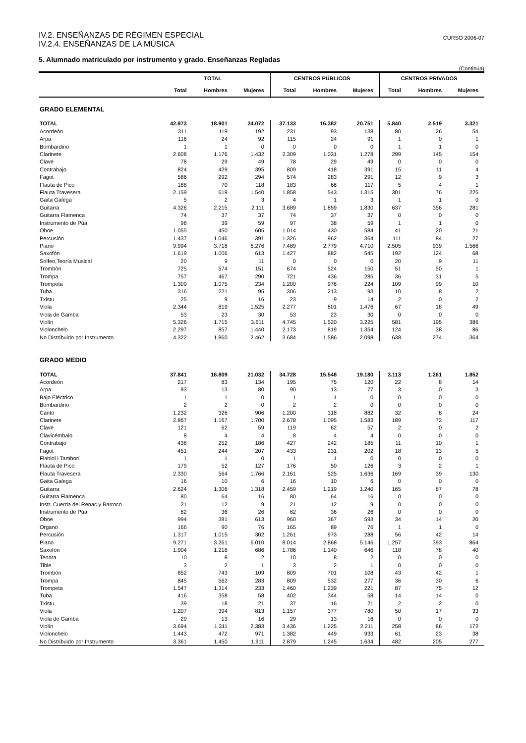IV.2. ENSEÑANZAS DE RÉGIMEN ESPECIAL
IV.2.4. ENSEÑANZAS DE LA MÚSICA
CURSO 2006-07
5. Alumnado matriculado por instrumento y grado. Enseñanzas Regladas
(Continúa)
| | TOTAL | | | CENTROS PÚBLICOS | | | CENTROS PRIVADOS | | |
| --- | --- | --- | --- | --- | --- | --- | --- | --- | --- |
| | Total | Hombres | Mujeres | Total | Hombres | Mujeres | Total | Hombres | Mujeres |
| GRADO ELEMENTAL | | | | | | | | | |
| TOTAL | 42.973 | 18.901 | 24.072 | 37.133 | 16.382 | 20.751 | 5.840 | 2.519 | 3.321 |
| Acordeón | 311 | 119 | 192 | 231 | 93 | 138 | 80 | 26 | 54 |
| Arpa | 116 | 24 | 92 | 115 | 24 | 91 | 1 | 0 | 1 |
| Bombardino | 1 | 1 | 0 | 0 | 0 | 0 | 1 | 1 | 0 |
| Clarinete | 2.608 | 1.176 | 1.432 | 2.309 | 1.031 | 1.278 | 299 | 145 | 154 |
| Clave | 78 | 29 | 49 | 78 | 29 | 49 | 0 | 0 | 0 |
| Contrabajo | 824 | 429 | 395 | 809 | 418 | 391 | 15 | 11 | 4 |
| Fagot | 586 | 292 | 294 | 574 | 283 | 291 | 12 | 9 | 3 |
| Flauta de Pico | 188 | 70 | 118 | 183 | 66 | 117 | 5 | 4 | 1 |
| Flauta Travesera | 2.159 | 619 | 1.540 | 1.858 | 543 | 1.315 | 301 | 76 | 225 |
| Gaita Galega | 5 | 2 | 3 | 4 | 1 | 3 | 1 | 1 | 0 |
| Guitarra | 4.326 | 2.215 | 2.111 | 3.689 | 1.859 | 1.830 | 637 | 356 | 281 |
| Guitarra Flamenca | 74 | 37 | 37 | 74 | 37 | 37 | 0 | 0 | 0 |
| Instrumento de Púa | 98 | 39 | 59 | 97 | 38 | 59 | 1 | 1 | 0 |
| Oboe | 1.055 | 450 | 605 | 1.014 | 430 | 584 | 41 | 20 | 21 |
| Percusión | 1.437 | 1.046 | 391 | 1.326 | 962 | 364 | 111 | 84 | 27 |
| Piano | 9.994 | 3.718 | 6.276 | 7.489 | 2.779 | 4.710 | 2.505 | 939 | 1.566 |
| Saxofón | 1.619 | 1.006 | 613 | 1.427 | 882 | 545 | 192 | 124 | 68 |
| Solfeo,Teoría Musical | 20 | 9 | 11 | 0 | 0 | 0 | 20 | 9 | 11 |
| Trombón | 725 | 574 | 151 | 674 | 524 | 150 | 51 | 50 | 1 |
| Trompa | 757 | 467 | 290 | 721 | 436 | 285 | 36 | 31 | 5 |
| Trompeta | 1.309 | 1.075 | 234 | 1.200 | 976 | 224 | 109 | 99 | 10 |
| Tuba | 316 | 221 | 95 | 306 | 213 | 93 | 10 | 8 | 2 |
| Txistu | 25 | 9 | 16 | 23 | 9 | 14 | 2 | 0 | 2 |
| Viola | 2.344 | 819 | 1.525 | 2.277 | 801 | 1.476 | 67 | 18 | 49 |
| Viola de Gamba | 53 | 23 | 30 | 53 | 23 | 30 | 0 | 0 | 0 |
| Violín | 5.326 | 1.715 | 3.611 | 4.745 | 1.520 | 3.225 | 581 | 195 | 386 |
| Violonchelo | 2.297 | 857 | 1.440 | 2.173 | 819 | 1.354 | 124 | 38 | 86 |
| No Distribuido por Instrumento | 4.322 | 1.860 | 2.462 | 3.684 | 1.586 | 2.098 | 638 | 274 | 364 |
| GRADO MEDIO | | | | | | | | | |
| TOTAL | 37.841 | 16.809 | 21.032 | 34.728 | 15.548 | 19.180 | 3.113 | 1.261 | 1.852 |
| Acordeón | 217 | 83 | 134 | 195 | 75 | 120 | 22 | 8 | 14 |
| Arpa | 93 | 13 | 80 | 90 | 13 | 77 | 3 | 0 | 3 |
| Bajo Eléctrico | 1 | 1 | 0 | 1 | 1 | 0 | 0 | 0 | 0 |
| Bombardino | 2 | 2 | 0 | 2 | 2 | 0 | 0 | 0 | 0 |
| Canto | 1.232 | 326 | 906 | 1.200 | 318 | 882 | 32 | 8 | 24 |
| Clarinete | 2.867 | 1.167 | 1.700 | 2.678 | 1.095 | 1.583 | 189 | 72 | 117 |
| Clave | 121 | 62 | 59 | 119 | 62 | 57 | 2 | 0 | 2 |
| Clavicémbalo | 8 | 4 | 4 | 8 | 4 | 4 | 0 | 0 | 0 |
| Contrabajo | 438 | 252 | 186 | 427 | 242 | 185 | 11 | 10 | 1 |
| Fagot | 451 | 244 | 207 | 433 | 231 | 202 | 18 | 13 | 5 |
| Flabiol i Tamborí | 1 | 1 | 0 | 1 | 1 | 0 | 0 | 0 | 0 |
| Flauta de Pico | 179 | 52 | 127 | 176 | 50 | 126 | 3 | 2 | 1 |
| Flauta Travesera | 2.330 | 564 | 1.766 | 2.161 | 525 | 1.636 | 169 | 39 | 130 |
| Gaita Galega | 16 | 10 | 6 | 16 | 10 | 6 | 0 | 0 | 0 |
| Guitarra | 2.624 | 1.306 | 1.318 | 2.459 | 1.219 | 1.240 | 165 | 87 | 78 |
| Guitarra Flamenca | 80 | 64 | 16 | 80 | 64 | 16 | 0 | 0 | 0 |
| Instr. Cuerda del Renac.y Barroco | 21 | 12 | 9 | 21 | 12 | 9 | 0 | 0 | 0 |
| Instrumento de Púa | 62 | 36 | 26 | 62 | 36 | 26 | 0 | 0 | 0 |
| Oboe | 994 | 381 | 613 | 960 | 367 | 593 | 34 | 14 | 20 |
| Organo | 166 | 90 | 76 | 165 | 89 | 76 | 1 | 1 | 0 |
| Percusión | 1.317 | 1.015 | 302 | 1.261 | 973 | 288 | 56 | 42 | 14 |
| Piano | 9.271 | 3.261 | 6.010 | 8.014 | 2.868 | 5.146 | 1.257 | 393 | 864 |
| Saxofón | 1.904 | 1.218 | 686 | 1.786 | 1.140 | 646 | 118 | 78 | 40 |
| Tenora | 10 | 8 | 2 | 10 | 8 | 2 | 0 | 0 | 0 |
| Tible | 3 | 2 | 1 | 3 | 2 | 1 | 0 | 0 | 0 |
| Trombón | 852 | 743 | 109 | 809 | 701 | 108 | 43 | 42 | 1 |
| Trompa | 845 | 562 | 283 | 809 | 532 | 277 | 36 | 30 | 6 |
| Trompeta | 1.547 | 1.314 | 233 | 1.460 | 1.239 | 221 | 87 | 75 | 12 |
| Tuba | 416 | 358 | 58 | 402 | 344 | 58 | 14 | 14 | 0 |
| Txistu | 39 | 18 | 21 | 37 | 16 | 21 | 2 | 2 | 0 |
| Viola | 1.207 | 394 | 813 | 1.157 | 377 | 780 | 50 | 17 | 33 |
| Viola de Gamba | 29 | 13 | 16 | 29 | 13 | 16 | 0 | 0 | 0 |
| Violín | 3.694 | 1.311 | 2.383 | 3.436 | 1.225 | 2.211 | 258 | 86 | 172 |
| Violonchelo | 1.443 | 472 | 971 | 1.382 | 449 | 933 | 61 | 23 | 38 |
| No Distribuido por Instrumento | 3.361 | 1.450 | 1.911 | 2.879 | 1.245 | 1.634 | 482 | 205 | 277 |